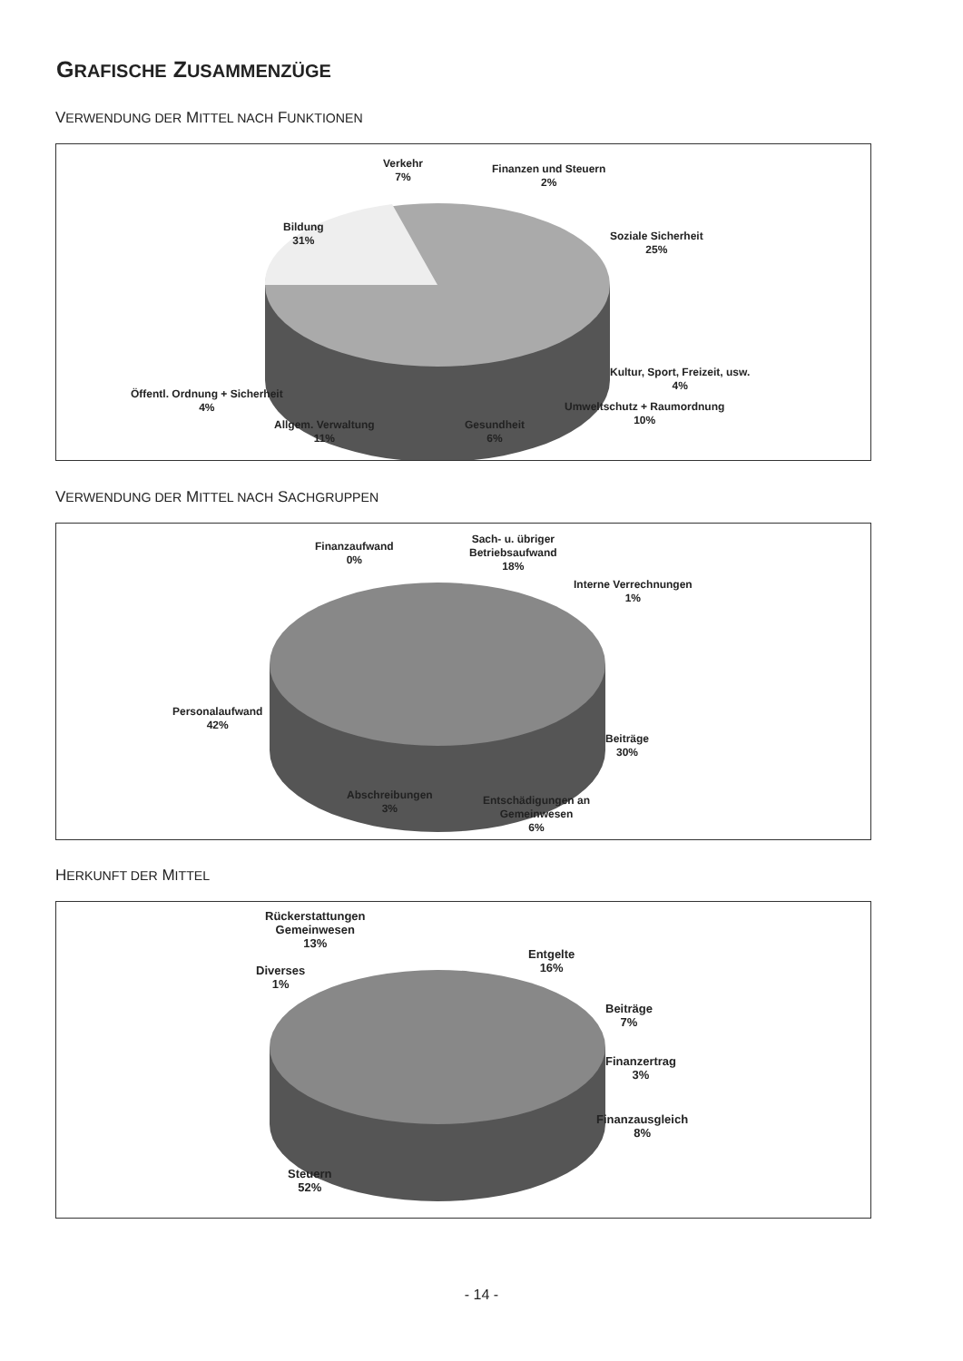GRAFISCHE ZUSAMMENZÜGE
VERWENDUNG DER MITTEL NACH FUNKTIONEN
Verkehr
7%
Finanzen und Steuern
2%
Bildung
31%
Soziale Sicherheit
25%
Kultur, Sport, Freizeit, usw.
4%
Öffentl. Ordnung + Sicherheit
4%
Umweltschutz + Raumordnung
10%
Allgem. Verwaltung
11%
Gesundheit
6%
VERWENDUNG DER MITTEL NACH SACHGRUPPEN
Finanzaufwand
0%
Sach- u. übriger
Betriebsaufwand
18%
Interne Verrechnungen
1%
Personalaufwand
42%
Beiträge
30%
Abschreibungen
3%
Entschädigungen an
Gemeinwesen
6%
HERKUNFT DER MITTEL
Rückerstattungen
Gemeinwesen
13%
Entgelte
16%
Diverses
1%
Beiträge
7%
Finanzertrag
3%
Finanzausgleich
8%
Steuern
52%
- 14 -